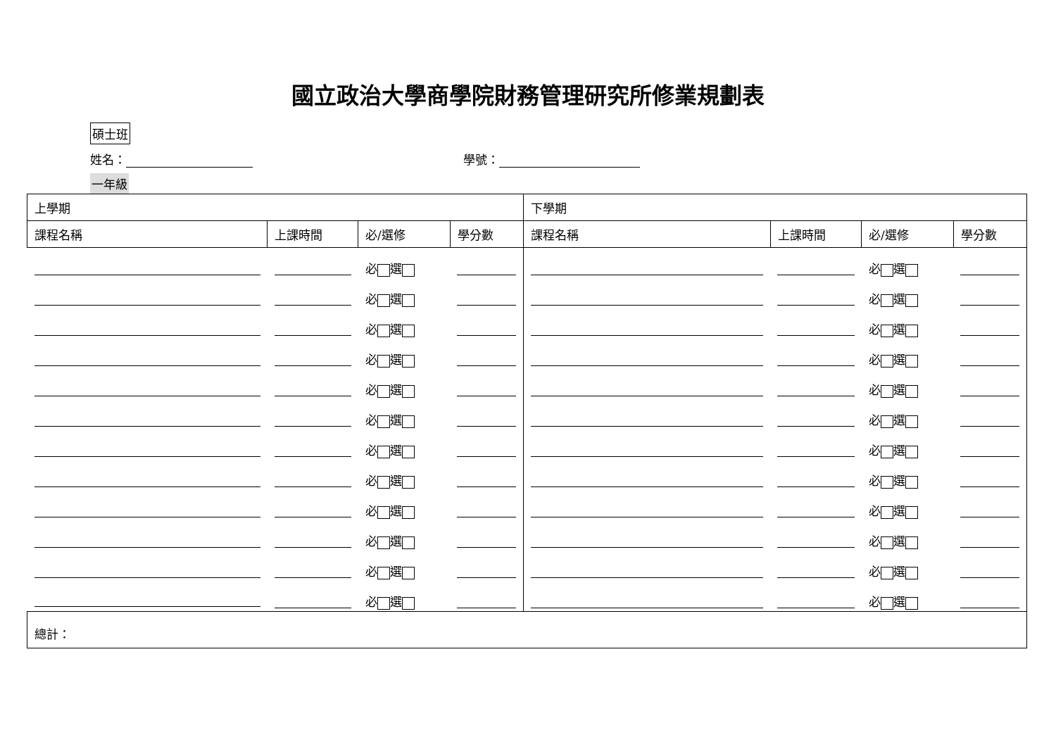國立政治大學商學院財務管理研究所修業規劃表
碩士班
姓名： 學號：
一年級
| 上學期 | | | | 下學期 | | | |
| --- | --- | --- | --- | --- | --- | --- | --- |
| 課程名稱 | 上課時間 | 必/選修 | 學分數 | 課程名稱 | 上課時間 | 必/選修 | 學分數 |
| | | 必 選 | | | | 必 選 | |
| | | 必 選 | | | | 必 選 | |
| | | 必 選 | | | | 必 選 | |
| | | 必 選 | | | | 必 選 | |
| | | 必 選 | | | | 必 選 | |
| | | 必 選 | | | | 必 選 | |
| | | 必 選 | | | | 必 選 | |
| | | 必 選 | | | | 必 選 | |
| | | 必 選 | | | | 必 選 | |
| | | 必 選 | | | | 必 選 | |
| | | 必 選 | | | | 必 選 | |
| | | 必 選 | | | | 必 選 | |
| 總計： | | | | | | | |